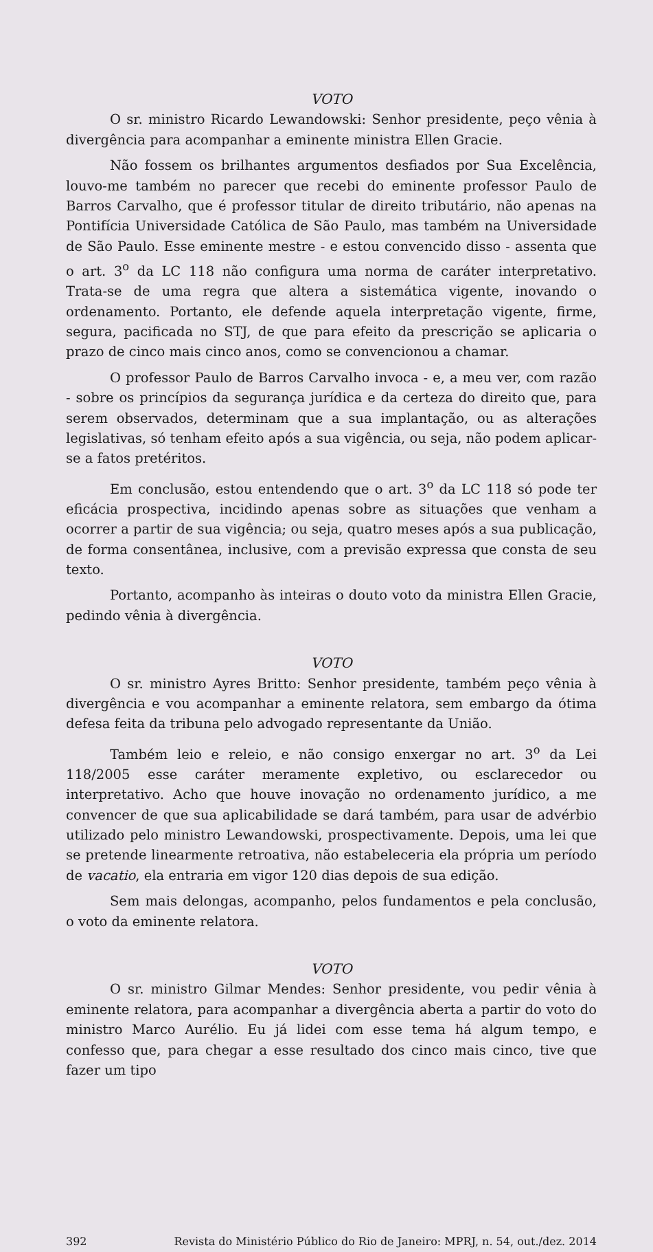VOTO
O sr. ministro Ricardo Lewandowski: Senhor presidente, peço vênia à divergência para acompanhar a eminente ministra Ellen Gracie.
Não fossem os brilhantes argumentos desfiados por Sua Excelência, louvo-me também no parecer que recebi do eminente professor Paulo de Barros Carvalho, que é professor titular de direito tributário, não apenas na Pontifícia Universidade Católica de São Paulo, mas também na Universidade de São Paulo. Esse eminente mestre - e estou convencido disso - assenta que o art. 3<sup>o</sup> da LC 118 não configura uma norma de caráter interpretativo. Trata-se de uma regra que altera a sistemática vigente, inovando o ordenamento. Portanto, ele defende aquela interpretação vigente, firme, segura, pacificada no STJ, de que para efeito da prescrição se aplicaria o prazo de cinco mais cinco anos, como se convencionou a chamar.
O professor Paulo de Barros Carvalho invoca - e, a meu ver, com razão - sobre os princípios da segurança jurídica e da certeza do direito que, para serem observados, determinam que a sua implantação, ou as alterações legislativas, só tenham efeito após a sua vigência, ou seja, não podem aplicar-se a fatos pretéritos.
Em conclusão, estou entendendo que o art. 3<sup>o</sup> da LC 118 só pode ter eficácia prospectiva, incidindo apenas sobre as situações que venham a ocorrer a partir de sua vigência; ou seja, quatro meses após a sua publicação, de forma consentânea, inclusive, com a previsão expressa que consta de seu texto.
Portanto, acompanho às inteiras o douto voto da ministra Ellen Gracie, pedindo vênia à divergência.
VOTO
O sr. ministro Ayres Britto: Senhor presidente, também peço vênia à divergência e vou acompanhar a eminente relatora, sem embargo da ótima defesa feita da tribuna pelo advogado representante da União.
Também leio e releio, e não consigo enxergar no art. 3<sup>o</sup> da Lei 118/2005 esse caráter meramente expletivo, ou esclarecedor ou interpretativo. Acho que houve inovação no ordenamento jurídico, a me convencer de que sua aplicabilidade se dará também, para usar de advérbio utilizado pelo ministro Lewandowski, prospectivamente. Depois, uma lei que se pretende linearmente retroativa, não estabeleceria ela própria um período de vacatio, ela entraria em vigor 120 dias depois de sua edição.
Sem mais delongas, acompanho, pelos fundamentos e pela conclusão, o voto da eminente relatora.
VOTO
O sr. ministro Gilmar Mendes: Senhor presidente, vou pedir vênia à eminente relatora, para acompanhar a divergência aberta a partir do voto do ministro Marco Aurélio. Eu já lidei com esse tema há algum tempo, e confesso que, para chegar a esse resultado dos cinco mais cinco, tive que fazer um tipo
392 Revista do Ministério Público do Rio de Janeiro: MPRJ, n. 54, out./dez. 2014